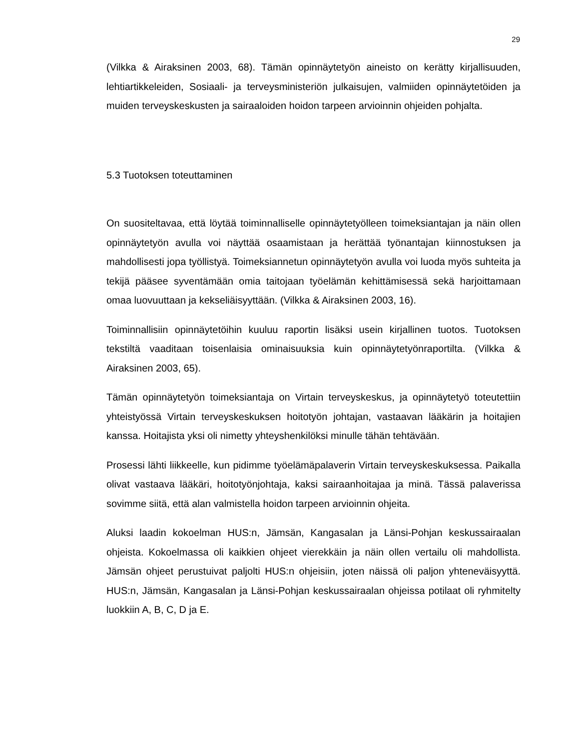29
(Vilkka & Airaksinen 2003, 68). Tämän opinnäytetyön aineisto on kerätty kirjallisuuden, lehtiartikkeleiden, Sosiaali- ja terveysministeriön julkaisujen, valmiiden opinnäytetöiden ja muiden terveyskeskusten ja sairaaloiden hoidon tarpeen arvioinnin ohjeiden pohjalta.
5.3 Tuotoksen toteuttaminen
On suositeltavaa, että löytää toiminnalliselle opinnäytetyölleen toimeksiantajan ja näin ollen opinnäytetyön avulla voi näyttää osaamistaan ja herättää työnantajan kiinnostuksen ja mahdollisesti jopa työllistyä. Toimeksiannetun opinnäytetyön avulla voi luoda myös suhteita ja tekijä pääsee syventämään omia taitojaan työelämän kehittämisessä sekä harjoittamaan omaa luovuuttaan ja kekseliäisyyttään. (Vilkka & Airaksinen 2003, 16).
Toiminnallisiin opinnäytetöihin kuuluu raportin lisäksi usein kirjallinen tuotos. Tuotoksen tekstiltä vaaditaan toisenlaisia ominaisuuksia kuin opinnäytetyönraportilta. (Vilkka & Airaksinen 2003, 65).
Tämän opinnäytetyön toimeksiantaja on Virtain terveyskeskus, ja opinnäytetyö toteutettiin yhteistyössä Virtain terveyskeskuksen hoitotyön johtajan, vastaavan lääkärin ja hoitajien kanssa. Hoitajista yksi oli nimetty yhteyshenkilöksi minulle tähän tehtävään.
Prosessi lähti liikkeelle, kun pidimme työelämäpalaverin Virtain terveyskeskuksessa. Paikalla olivat vastaava lääkäri, hoitotyönjohtaja, kaksi sairaanhoitajaa ja minä. Tässä palaverissa sovimme siitä, että alan valmistella hoidon tarpeen arvioinnin ohjeita.
Aluksi laadin kokoelman HUS:n, Jämsän, Kangasalan ja Länsi-Pohjan keskussairaalan ohjeista. Kokoelmassa oli kaikkien ohjeet vierekkäin ja näin ollen vertailu oli mahdollista. Jämsän ohjeet perustuivat paljolti HUS:n ohjeisiin, joten näissä oli paljon yhteneväisyyttä. HUS:n, Jämsän, Kangasalan ja Länsi-Pohjan keskussairaalan ohjeissa potilaat oli ryhmitelty luokkiin A, B, C, D ja E.